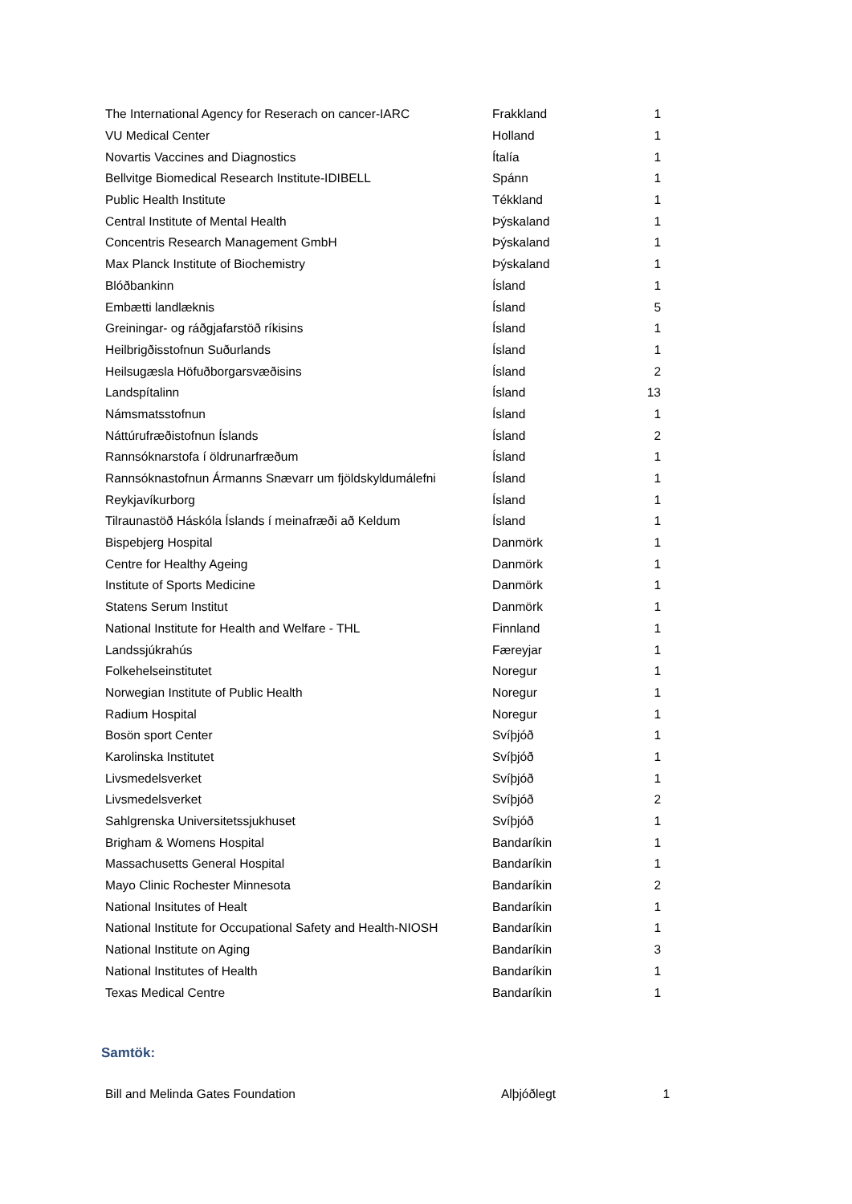| The International Agency for Reserach on cancer-IARC | Frakkland | 1 |
| VU Medical Center | Holland | 1 |
| Novartis Vaccines and Diagnostics | Ítalía | 1 |
| Bellvitge Biomedical Research Institute-IDIBELL | Spánn | 1 |
| Public Health Institute | Tékkland | 1 |
| Central Institute of Mental Health | Þýskaland | 1 |
| Concentris Research Management GmbH | Þýskaland | 1 |
| Max Planck Institute of Biochemistry | Þýskaland | 1 |
| Blóðbankinn | Ísland | 1 |
| Embætti landlæknis | Ísland | 5 |
| Greiningar- og ráðgjafarstöð ríkisins | Ísland | 1 |
| Heilbrigðisstofnun Suðurlands | Ísland | 1 |
| Heilsugæsla Höfuðborgarsvæðisins | Ísland | 2 |
| Landspítalinn | Ísland | 13 |
| Námsmatsstofnun | Ísland | 1 |
| Náttúrufræðistofnun Íslands | Ísland | 2 |
| Rannsóknarstofa í öldrunarfræðum | Ísland | 1 |
| Rannsóknastofnun Ármanns Snævarr um fjöldskyldumálefni | Ísland | 1 |
| Reykjavíkurborg | Ísland | 1 |
| Tilraunastöð Háskóla Íslands í meinafræði að Keldum | Ísland | 1 |
| Bispebjerg Hospital | Danmörk | 1 |
| Centre for Healthy Ageing | Danmörk | 1 |
| Institute of Sports Medicine | Danmörk | 1 |
| Statens Serum Institut | Danmörk | 1 |
| National Institute for Health and Welfare - THL | Finnland | 1 |
| Landssjúkrahús | Færeyjar | 1 |
| Folkehelseinstitutet | Noregur | 1 |
| Norwegian Institute of Public Health | Noregur | 1 |
| Radium Hospital | Noregur | 1 |
| Bosön sport Center | Svíþjóð | 1 |
| Karolinska Institutet | Svíþjóð | 1 |
| Livsmedelsverket | Svíþjóð | 1 |
| Livsmedelsverket | Svíþjóð | 2 |
| Sahlgrenska Universitetssjukhuset | Svíþjóð | 1 |
| Brigham & Womens Hospital | Bandaríkin | 1 |
| Massachusetts General Hospital | Bandaríkin | 1 |
| Mayo Clinic Rochester Minnesota | Bandaríkin | 2 |
| National Insitutes of Healt | Bandaríkin | 1 |
| National Institute for Occupational Safety and Health-NIOSH | Bandaríkin | 1 |
| National Institute on Aging | Bandaríkin | 3 |
| National Institutes of Health | Bandaríkin | 1 |
| Texas Medical Centre | Bandaríkin | 1 |
Samtök:
| Bill and Melinda Gates Foundation | Alþjóðlegt | 1 |